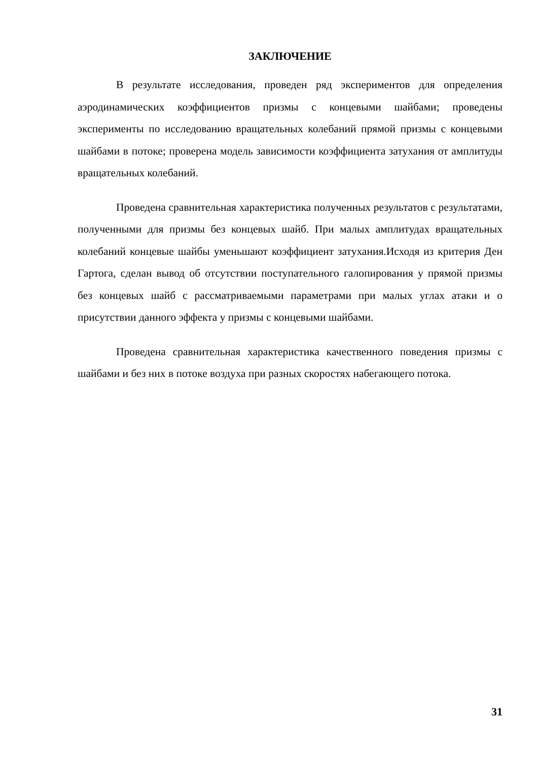ЗАКЛЮЧЕНИЕ
В результате исследования, проведен ряд экспериментов для определения аэродинамических коэффициентов призмы с концевыми шайбами; проведены эксперименты по исследованию вращательных колебаний прямой призмы с концевыми шайбами в потоке; проверена модель зависимости коэффициента затухания от амплитуды вращательных колебаний.
Проведена сравнительная характеристика полученных результатов с результатами, полученными для призмы без концевых шайб. При малых амплитудах вращательных колебаний концевые шайбы уменьшают коэффициент затухания.Исходя из критерия Ден Гартога, сделан вывод об отсутствии поступательного галопирования у прямой призмы без концевых шайб с рассматриваемыми параметрами при малых углах атаки и о присутствии данного эффекта у призмы с концевыми шайбами.
Проведена сравнительная характеристика качественного поведения призмы с шайбами и без них в потоке воздуха при разных скоростях набегающего потока.
31